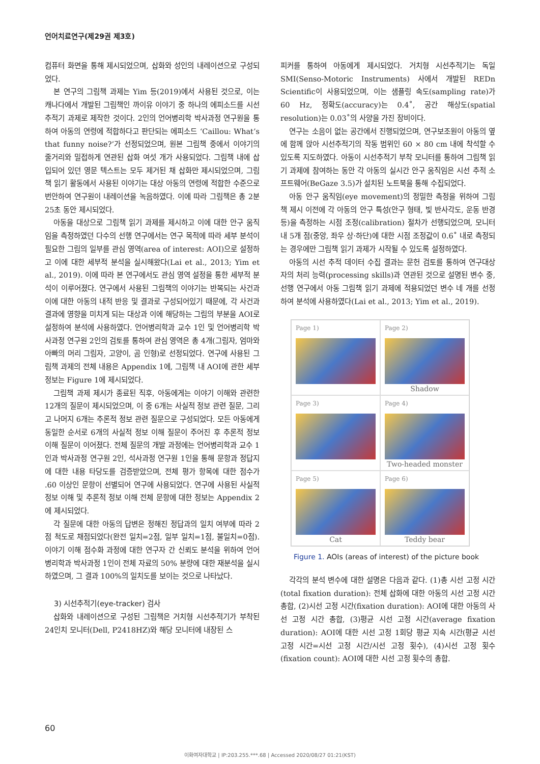언어치료연구(제29권 제3호)
컴퓨터 화면을 통해 제시되었으며, 삽화와 성인의 내레이션으로 구성되었다.
본 연구의 그림책 과제는 Yim 등(2019)에서 사용된 것으로, 이는 캐나다에서 개발된 그림책인 까이유 이야기 중 하나의 에피소드를 시선추적기 과제로 제작한 것이다. 2인의 언어병리학 박사과정 연구원을 통하여 아동의 연령에 적합하다고 판단되는 에피소드 ‘Caillou: What’s that funny noise?’가 선정되었으며, 원본 그림책 중에서 이야기의 줄거리와 밀접하게 연관된 삽화 여섯 개가 사용되었다. 그림책 내에 삽입되어 있던 영문 텍스트는 모두 제거된 채 삽화만 제시되었으며, 그림책 읽기 활동에서 사용된 이야기는 대상 아동의 연령에 적합한 수준으로 번안하여 연구원이 내레이션을 녹음하였다. 이에 따라 그림책은 총 2분 25초 동안 제시되었다.
아동을 대상으로 그림책 읽기 과제를 제시하고 이에 대한 안구 움직임을 측정하였던 다수의 선행 연구에서는 연구 목적에 따라 세부 분석이 필요한 그림의 일부를 관심 영역(area of interest: AOI)으로 설정하고 이에 대한 세부적 분석을 실시해왔다(Lai et al., 2013; Yim et al., 2019). 이에 따라 본 연구에서도 관심 영역 설정을 통한 세부적 분석이 이루어졌다. 연구에서 사용된 그림책의 이야기는 반복되는 사건과 이에 대한 아동의 내적 반응 및 결과로 구성되어있기 때문에, 각 사건과 결과에 영향을 미치게 되는 대상과 이에 해당하는 그림의 부분을 AOI로 설정하여 분석에 사용하였다. 언어병리학과 교수 1인 및 언어병리학 박사과정 연구원 2인의 검토를 통하여 관심 영역은 총 4개(그림자, 엄마와 아빠의 머리 그림자, 고양이, 곰 인형)로 선정되었다. 연구에 사용된 그림책 과제의 전체 내용은 Appendix 1에, 그림책 내 AOI에 관한 세부 정보는 Figure 1에 제시되었다.
그림책 과제 제시가 종료된 직후, 아동에게는 이야기 이해와 관련한 12개의 질문이 제시되었으며, 이 중 6개는 사실적 정보 관련 질문, 그리고 나머지 6개는 추론적 정보 관련 질문으로 구성되었다. 모든 아동에게 동일한 순서로 6개의 사실적 정보 이해 질문이 주어진 후 추론적 정보 이해 질문이 이어졌다. 전체 질문의 개발 과정에는 언어병리학과 교수 1인과 박사과정 연구원 2인, 석사과정 연구원 1인을 통해 문항과 정답지에 대한 내용 타당도를 검증받았으며, 전체 평가 항목에 대한 점수가 .60 이상인 문항이 선별되어 연구에 사용되었다. 연구에 사용된 사실적 정보 이해 및 추론적 정보 이해 전체 문항에 대한 정보는 Appendix 2에 제시되었다.
각 질문에 대한 아동의 답변은 정해진 정답과의 일치 여부에 따라 2점 척도로 채점되었다(완전 일치=2점, 일부 일치=1점, 불일치=0점). 이야기 이해 점수화 과정에 대한 연구자 간 신뢰도 분석을 위하여 언어병리학과 박사과정 1인이 전체 자료의 50% 분량에 대한 재분석을 실시하였으며, 그 결과 100%의 일치도를 보이는 것으로 나타났다.
3) 시선추적기(eye-tracker) 검사
삽화와 내레이션으로 구성된 그림책은 거치형 시선추적기가 부착된 24인치 모니터(Dell, P2418HZ)와 해당 모니터에 내장된 스
피커를 통하여 아동에게 제시되었다. 거치형 시선추적기는 독일 SMI(Senso-Motoric Instruments) 사에서 개발된 REDn Scientific이 사용되었으며, 이는 샘플링 속도(sampling rate)가 60 Hz, 정확도(accuracy)는 0.4˚, 공간 해상도(spatial resolution)는 0.03˚의 사양을 가진 장비이다.
연구는 소음이 없는 공간에서 진행되었으며, 연구보조원이 아동의 옆에 함께 앉아 시선추적기의 작동 범위인 60 × 80 cm 내에 착석할 수 있도록 지도하였다. 아동이 시선추적기 부착 모니터를 통하여 그림책 읽기 과제에 참여하는 동안 각 아동의 실시간 안구 움직임은 시선 추적 소프트웨어(BeGaze 3.5)가 설치된 노트북을 통해 수집되었다.
아동 안구 움직임(eye movement)의 정밀한 측정을 위하여 그림책 제시 이전에 각 아동의 안구 특성(안구 형태, 빛 반사각도, 운동 반경 등)을 측정하는 시점 조정(calibration) 절차가 선행되었으며, 모니터 내 5개 점(중앙, 좌우 상·하단)에 대한 시점 조정값이 0.6˚ 내로 측정되는 경우에만 그림책 읽기 과제가 시작될 수 있도록 설정하였다.
아동의 시선 추적 데이터 수집 결과는 문헌 검토를 통하여 연구대상자의 처리 능력(processing skills)과 연관된 것으로 설명된 변수 중, 선행 연구에서 아동 그림책 읽기 과제에 적용되었던 변수 네 개를 선정하여 분석에 사용하였다(Lai et al., 2013; Yim et al., 2019).
Page 1)
Page 2)
Shadow
Page 3)
Page 4)
Two-headed monster
Page 5)
Cat
Page 6)
Teddy bear
Figure 1. AOIs (areas of interest) of the picture book
각각의 분석 변수에 대한 설명은 다음과 같다. (1)총 시선 고정 시간(total fixation duration): 전체 삽화에 대한 아동의 시선 고정 시간 총합, (2)시선 고정 시간(fixation duration): AOI에 대한 아동의 사선 고정 시간 총합, (3)평균 시선 고정 시간(average fixation duration): AOI에 대한 시선 고정 1회당 평균 지속 시간(평균 시선 고정 시간=시선 고정 시간/시선 고정 횟수), (4)시선 고정 횟수(fixation count): AOI에 대한 시선 고정 횟수의 총합.
60
이화여자대학교 | IP:203.255.***.68 | Accessed 2020/08/27 01:21(KST)